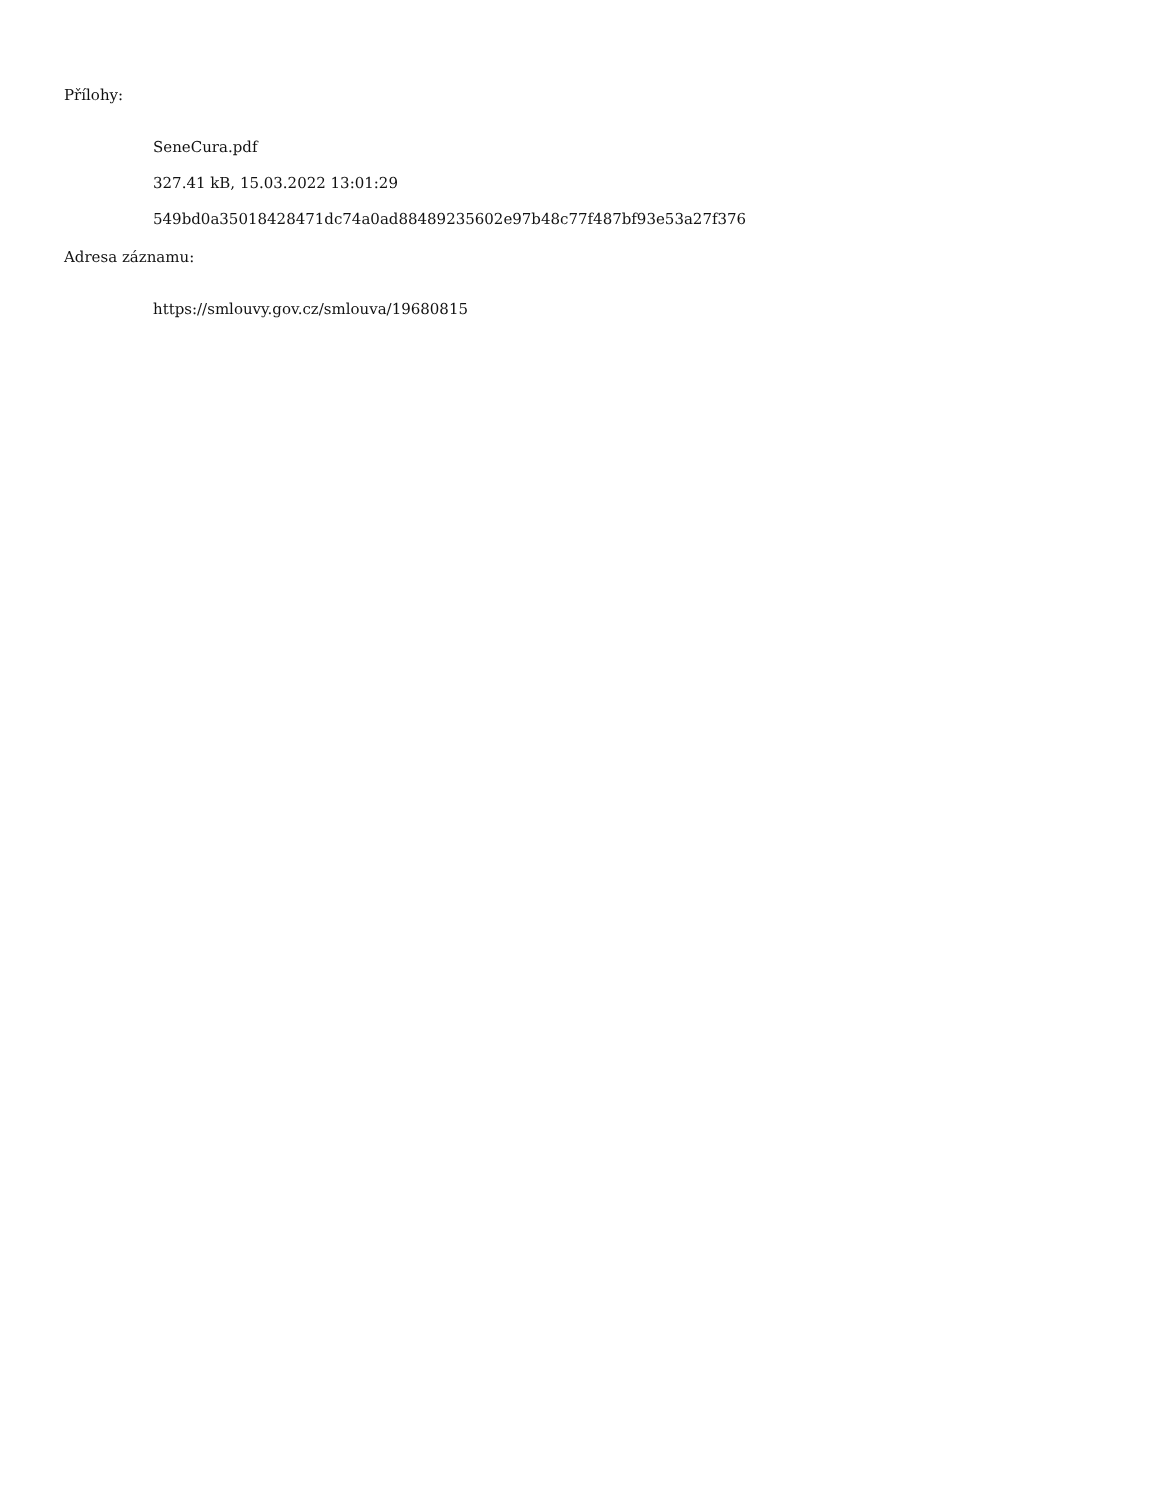Přílohy:
SeneCura.pdf
327.41 kB, 15.03.2022 13:01:29
549bd0a35018428471dc74a0ad88489235602e97b48c77f487bf93e53a27f376
Adresa záznamu:
https://smlouvy.gov.cz/smlouva/19680815